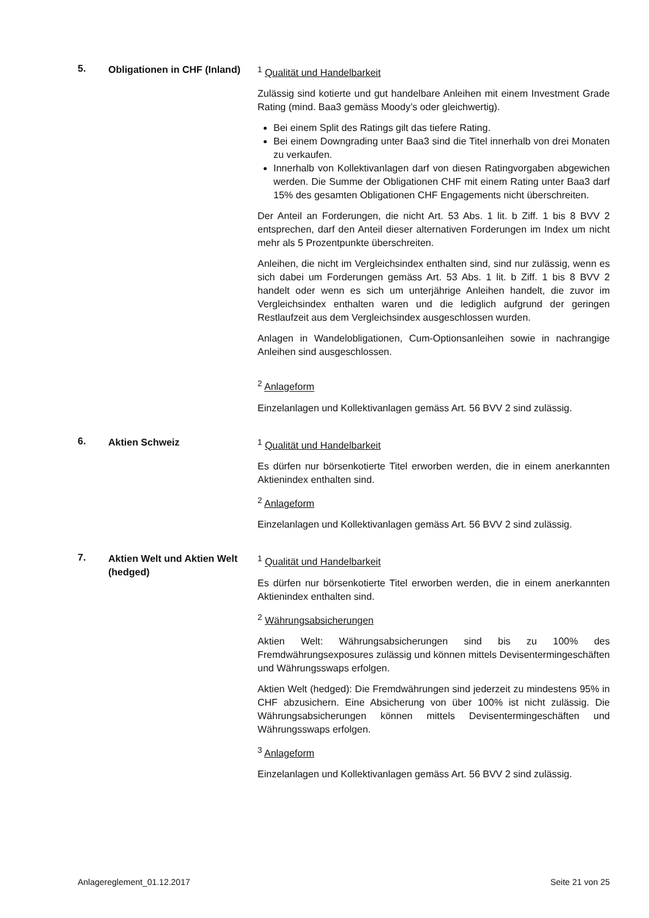5.
Obligationen in CHF (Inland)
<sup>1</sup> Qualität und Handelbarkeit
Zulässig sind kotierte und gut handelbare Anleihen mit einem Investment Grade Rating (mind. Baa3 gemäss Moody’s oder gleichwertig).
Bei einem Split des Ratings gilt das tiefere Rating.
Bei einem Downgrading unter Baa3 sind die Titel innerhalb von drei Monaten zu verkaufen.
Innerhalb von Kollektivanlagen darf von diesen Ratingvorgaben abgewichen werden. Die Summe der Obligationen CHF mit einem Rating unter Baa3 darf 15% des gesamten Obligationen CHF Engagements nicht überschreiten.
Der Anteil an Forderungen, die nicht Art. 53 Abs. 1 lit. b Ziff. 1 bis 8 BVV 2 entsprechen, darf den Anteil dieser alternativen Forderungen im Index um nicht mehr als 5 Prozentpunkte überschreiten.
Anleihen, die nicht im Vergleichsindex enthalten sind, sind nur zulässig, wenn es sich dabei um Forderungen gemäss Art. 53 Abs. 1 lit. b Ziff. 1 bis 8 BVV 2 handelt oder wenn es sich um unterjährige Anleihen handelt, die zuvor im Vergleichsindex enthalten waren und die lediglich aufgrund der geringen Restlaufzeit aus dem Vergleichsindex ausgeschlossen wurden.
Anlagen in Wandelobligationen, Cum-Optionsanleihen sowie in nachrangige Anleihen sind ausgeschlossen.
<sup>2</sup> Anlageform
Einzelanlagen und Kollektivanlagen gemäss Art. 56 BVV 2 sind zulässig.
6.
Aktien Schweiz <sup>1</sup> Qualität und Handelbarkeit
Es dürfen nur börsenkotierte Titel erworben werden, die in einem anerkannten Aktienindex enthalten sind.
<sup>2</sup> Anlageform
Einzelanlagen und Kollektivanlagen gemäss Art. 56 BVV 2 sind zulässig.
7.
Aktien Welt und Aktien Welt (hedged)
<sup>1</sup> Qualität und Handelbarkeit
Es dürfen nur börsenkotierte Titel erworben werden, die in einem anerkannten Aktienindex enthalten sind.
<sup>2</sup> Währungsabsicherungen
Aktien Welt: Währungsabsicherungen sind bis zu 100% des Fremdwährungsexposures zulässig und können mittels Devisentermingeschäften und Währungsswaps erfolgen.
Aktien Welt (hedged): Die Fremdwährungen sind jederzeit zu mindestens 95% in CHF abzusichern. Eine Absicherung von über 100% ist nicht zulässig. Die Währungsabsicherungen können mittels Devisentermingeschäften und Währungsswaps erfolgen.
<sup>3</sup> Anlageform
Einzelanlagen und Kollektivanlagen gemäss Art. 56 BVV 2 sind zulässig.
Anlagereglement_01.12.2017 Seite 21 von 25